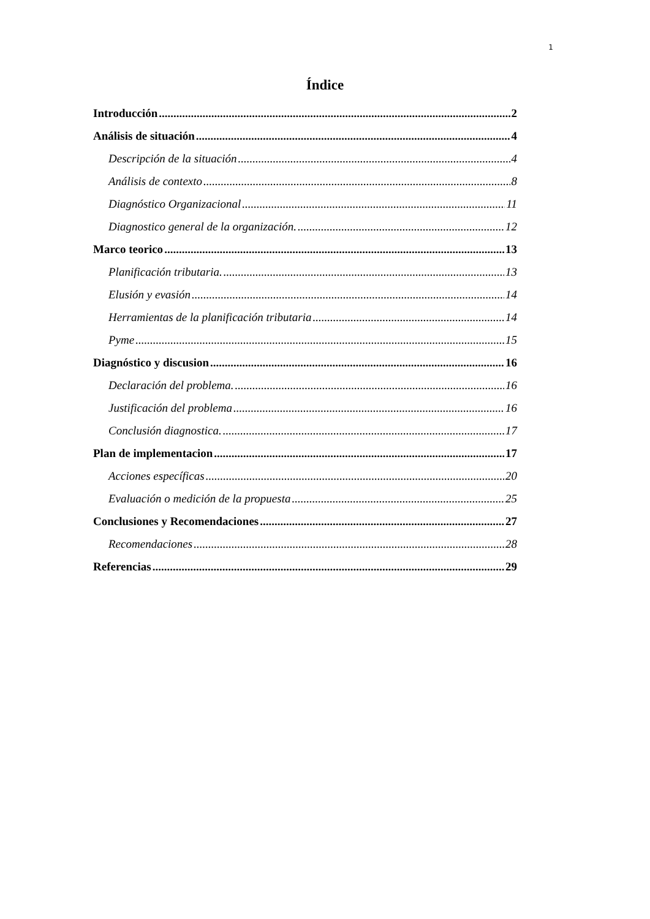1
Índice
Introducción 2
Análisis de situación 4
Descripción de la situación 4
Análisis de contexto 8
Diagnóstico Organizacional 11
Diagnostico general de la organización. 12
Marco teorico 13
Planificación tributaria. 13
Elusión y evasión 14
Herramientas de la planificación tributaria 14
Pyme 15
Diagnóstico y discusion 16
Declaración del problema. 16
Justificación del problema 16
Conclusión diagnostica. 17
Plan de implementacion 17
Acciones específicas 20
Evaluación o medición de la propuesta 25
Conclusiones y Recomendaciones 27
Recomendaciones 28
Referencias 29